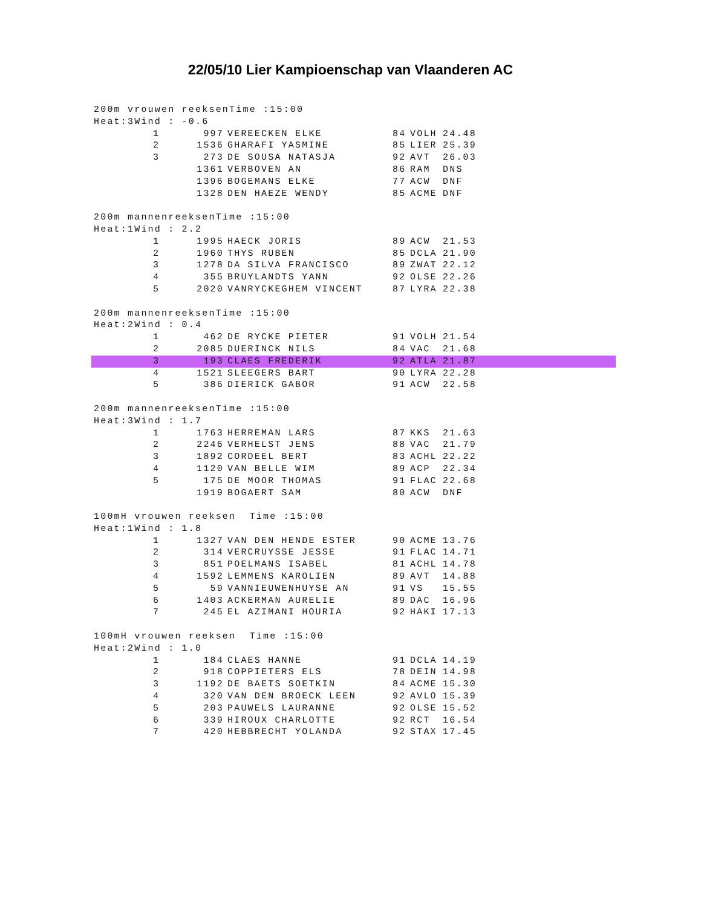22/05/10 Lier Kampioenschap van Vlaanderen AC
200m vrouwen reeksenTime :15:00
Heat:3Wind : -0.6
| | 1 | 997 | VEREECKEN ELKE | 84 | VOLH | 24.48 |
| | 2 | 1536 | GHARAFI YASMINE | 85 | LIER | 25.39 |
| | 3 | 273 | DE SOUSA NATASJA | 92 | AVT | 26.03 |
| | | 1361 | VERBOVEN AN | 86 | RAM | DNS |
| | | 1396 | BOGEMANS ELKE | 77 | ACW | DNF |
| | | 1328 | DEN HAEZE WENDY | 85 | ACME | DNF |
200m mannenreeksenTime :15:00
Heat:1Wind : 2.2
| | 1 | 1995 | HAECK JORIS | 89 | ACW | 21.53 |
| | 2 | 1960 | THYS RUBEN | 85 | DCLA | 21.90 |
| | 3 | 1278 | DA SILVA FRANCISCO | 89 | ZWAT | 22.12 |
| | 4 | 355 | BRUYLANDTS YANN | 92 | OLSE | 22.26 |
| | 5 | 2020 | VANRYCKEGHEM VINCENT | 87 | LYRA | 22.38 |
200m mannenreeksenTime :15:00
Heat:2Wind : 0.4
| | 1 | 462 | DE RYCKE PIETER | 91 | VOLH | 21.54 |
| | 2 | 2085 | DUERINCK NILS | 84 | VAC | 21.68 |
| | 3 | 193 | CLAES FREDERIK | 92 | ATLA | 21.87 |
| | 4 | 1521 | SLEEGERS BART | 90 | LYRA | 22.28 |
| | 5 | 386 | DIERICK GABOR | 91 | ACW | 22.58 |
200m mannenreeksenTime :15:00
Heat:3Wind : 1.7
| | 1 | 1763 | HERREMAN LARS | 87 | KKS | 21.63 |
| | 2 | 2246 | VERHELST JENS | 88 | VAC | 21.79 |
| | 3 | 1892 | CORDEEL BERT | 83 | ACHL | 22.22 |
| | 4 | 1120 | VAN BELLE WIM | 89 | ACP | 22.34 |
| | 5 | 175 | DE MOOR THOMAS | 91 | FLAC | 22.68 |
| | | 1919 | BOGAERT SAM | 80 | ACW | DNF |
100mH vrouwen reeksen Time :15:00
Heat:1Wind : 1.8
| | 1 | 1327 | VAN DEN HENDE ESTER | 90 | ACME | 13.76 |
| | 2 | 314 | VERCRUYSSE JESSE | 91 | FLAC | 14.71 |
| | 3 | 851 | POELMANS ISABEL | 81 | ACHL | 14.78 |
| | 4 | 1592 | LEMMENS KAROLIEN | 89 | AVT | 14.88 |
| | 5 | 59 | VANNIEUWENHUYSE AN | 91 | VS | 15.55 |
| | 6 | 1403 | ACKERMAN AURELIE | 89 | DAC | 16.96 |
| | 7 | 245 | EL AZIMANI HOURIA | 92 | HAKI | 17.13 |
100mH vrouwen reeksen Time :15:00
Heat:2Wind : 1.0
| | 1 | 184 | CLAES HANNE | 91 | DCLA | 14.19 |
| | 2 | 918 | COPPIETERS ELS | 78 | DEIN | 14.98 |
| | 3 | 1192 | DE BAETS SOETKIN | 84 | ACME | 15.30 |
| | 4 | 320 | VAN DEN BROECK LEEN | 92 | AVLO | 15.39 |
| | 5 | 203 | PAUWELS LAURANNE | 92 | OLSE | 15.52 |
| | 6 | 339 | HIROUX CHARLOTTE | 92 | RCT | 16.54 |
| | 7 | 420 | HEBBRECHT YOLANDA | 92 | STAX | 17.45 |